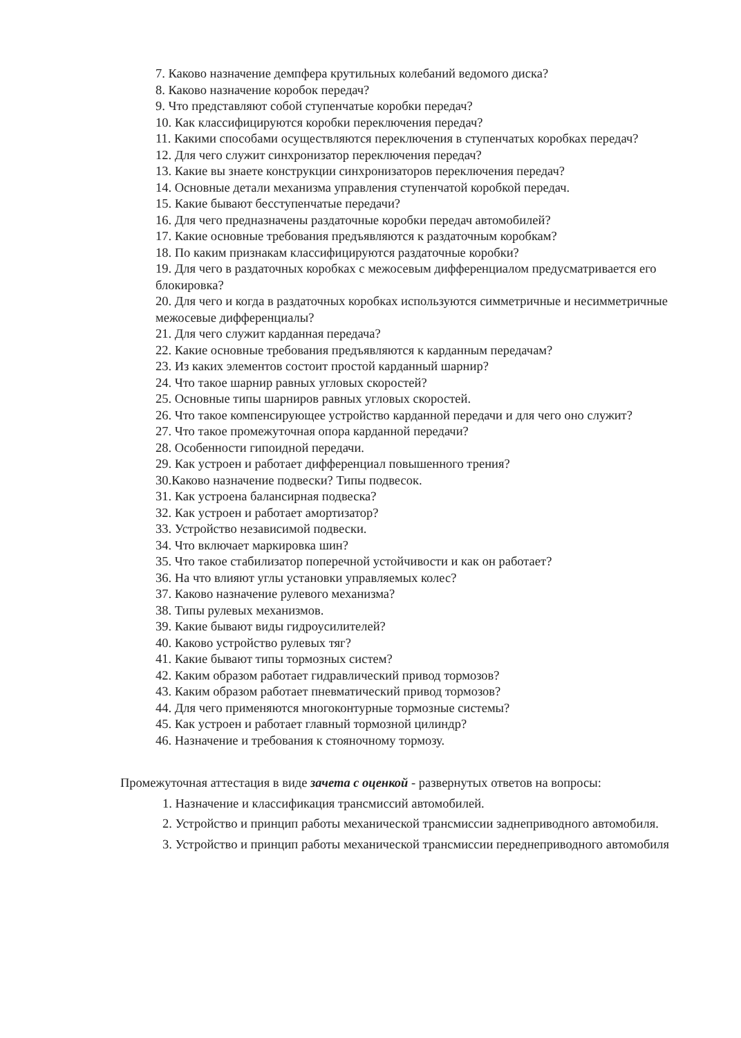7. Каково назначение демпфера крутильных колебаний ведомого диска?
8. Каково назначение коробок передач?
9. Что представляют собой ступенчатые коробки передач?
10. Как классифицируются коробки переключения передач?
11. Какими способами осуществляются переключения в ступенчатых коробках передач?
12. Для чего служит синхронизатор переключения передач?
13. Какие вы знаете конструкции синхронизаторов переключения передач?
14. Основные детали механизма управления ступенчатой коробкой передач.
15. Какие бывают бесступенчатые передачи?
16. Для чего предназначены раздаточные коробки передач автомобилей?
17. Какие основные требования предъявляются к раздаточным коробкам?
18. По каким признакам классифицируются раздаточные коробки?
19. Для чего в раздаточных коробках с межосевым дифференциалом предусматривается его блокировка?
20. Для чего и когда в раздаточных коробках используются симметричные и несимметричные межосевые дифференциалы?
21. Для чего служит карданная передача?
22. Какие основные требования предъявляются к карданным передачам?
23. Из каких элементов состоит простой карданный шарнир?
24. Что такое шарнир равных угловых скоростей?
25. Основные типы шарниров равных угловых скоростей.
26. Что такое компенсирующее устройство карданной передачи и для чего оно служит?
27. Что такое промежуточная опора карданной передачи?
28. Особенности гипоидной передачи.
29. Как устроен и работает дифференциал повышенного трения?
30.Каково назначение подвески? Типы подвесок.
31. Как устроена балансирная подвеска?
32. Как устроен и работает амортизатор?
33. Устройство независимой подвески.
34. Что включает маркировка шин?
35. Что такое стабилизатор поперечной устойчивости и как он работает?
36. На что влияют углы установки управляемых колес?
37. Каково назначение рулевого механизма?
38. Типы рулевых механизмов.
39. Какие бывают виды гидроусилителей?
40. Каково устройство рулевых тяг?
41. Какие бывают типы тормозных систем?
42. Каким образом работает гидравлический привод тормозов?
43. Каким образом работает пневматический привод тормозов?
44. Для чего применяются многоконтурные тормозные системы?
45. Как устроен и работает главный тормозной цилиндр?
46. Назначение и требования к стояночному тормозу.
Промежуточная аттестация в виде зачета с оценкой - развернутых ответов на вопросы:
1. Назначение и классификация трансмиссий автомобилей.
2. Устройство и принцип работы механической трансмиссии заднеприводного автомобиля.
3. Устройство и принцип работы механической трансмиссии переднеприводного автомобиля